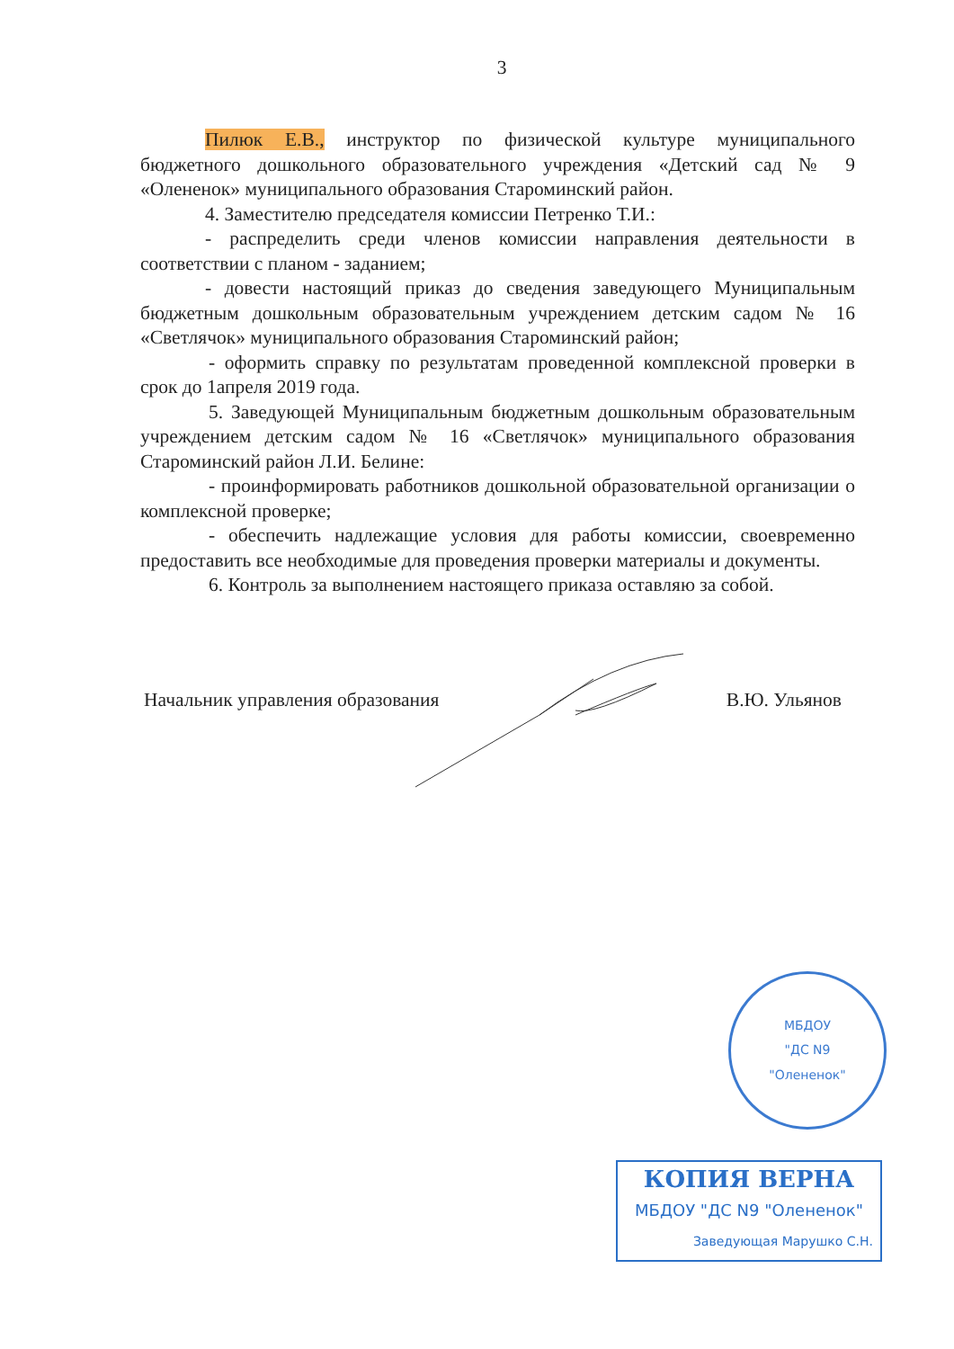3
Пилюк Е.В., инструктор по физической культуре муниципального бюджетного дошкольного образовательного учреждения «Детский сад № 9 «Олененок» муниципального образования Староминский район.
4. Заместителю председателя комиссии Петренко Т.И.:
- распределить среди членов комиссии направления деятельности в соответствии с планом - заданием;
- довести настоящий приказ до сведения заведующего Муниципальным бюджетным дошкольным образовательным учреждением детским садом № 16 «Светлячок» муниципального образования Староминский район;
- оформить справку по результатам проведенной комплексной проверки в срок до 1апреля 2019 года.
5. Заведующей Муниципальным бюджетным дошкольным образовательным учреждением детским садом № 16 «Светлячок» муниципального образования Староминский район Л.И. Белине:
- проинформировать работников дошкольной образовательной организации о комплексной проверке;
- обеспечить надлежащие условия для работы комиссии, своевременно предоставить все необходимые для проведения проверки материалы и документы.
6. Контроль за выполнением настоящего приказа оставляю за собой.
Начальник управления образования В.Ю. Ульянов
МБДОУ
"ДС N9
"Олененок"
КОПИЯ ВЕРНА
МБДОУ "ДС N9 "Олененок"
Заведующая Марушко С.Н.